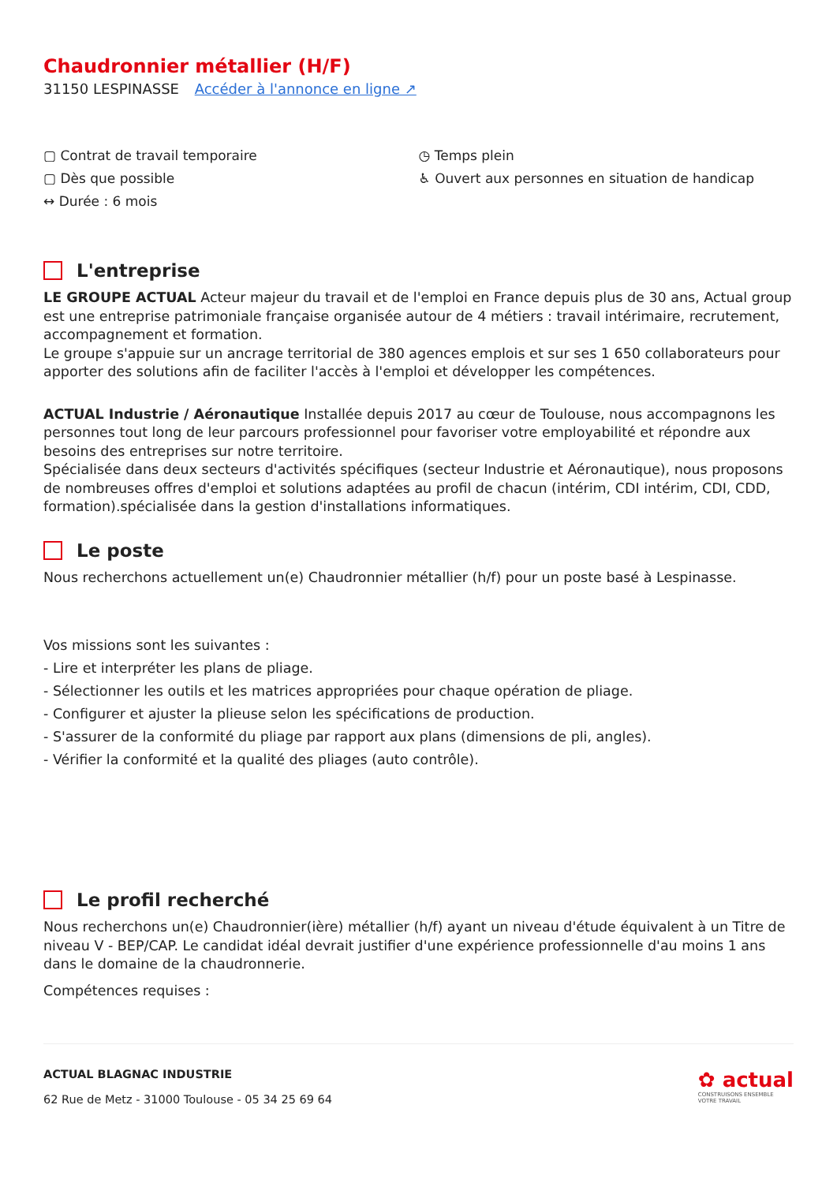Chaudronnier métallier (H/F)
31150 LESPINASSE Accéder à l'annonce en ligne ↗
▢ Contrat de travail temporaire
▢ Dès que possible
↔ Durée : 6 mois
◷ Temps plein
♿ Ouvert aux personnes en situation de handicap
L'entreprise
LE GROUPE ACTUAL Acteur majeur du travail et de l'emploi en France depuis plus de 30 ans, Actual group est une entreprise patrimoniale française organisée autour de 4 métiers : travail intérimaire, recrutement, accompagnement et formation.
Le groupe s'appuie sur un ancrage territorial de 380 agences emplois et sur ses 1 650 collaborateurs pour apporter des solutions afin de faciliter l'accès à l'emploi et développer les compétences.
ACTUAL Industrie / Aéronautique Installée depuis 2017 au cœur de Toulouse, nous accompagnons les personnes tout long de leur parcours professionnel pour favoriser votre employabilité et répondre aux besoins des entreprises sur notre territoire.
Spécialisée dans deux secteurs d'activités spécifiques (secteur Industrie et Aéronautique), nous proposons de nombreuses offres d'emploi et solutions adaptées au profil de chacun (intérim, CDI intérim, CDI, CDD, formation).spécialisée dans la gestion d'installations informatiques.
Le poste
Nous recherchons actuellement un(e) Chaudronnier métallier (h/f) pour un poste basé à Lespinasse.
Vos missions sont les suivantes :
- Lire et interpréter les plans de pliage.
- Sélectionner les outils et les matrices appropriées pour chaque opération de pliage.
- Configurer et ajuster la plieuse selon les spécifications de production.
- S'assurer de la conformité du pliage par rapport aux plans (dimensions de pli, angles).
- Vérifier la conformité et la qualité des pliages (auto contrôle).
Le profil recherché
Nous recherchons un(e) Chaudronnier(ière) métallier (h/f) ayant un niveau d'étude équivalent à un Titre de niveau V - BEP/CAP. Le candidat idéal devrait justifier d'une expérience professionnelle d'au moins 1 ans dans le domaine de la chaudronnerie.
Compétences requises :
ACTUAL BLAGNAC INDUSTRIE
62 Rue de Metz - 31000 Toulouse - 05 34 25 69 64
✿ actual
CONSTRUISONS ENSEMBLE
VOTRE TRAVAIL